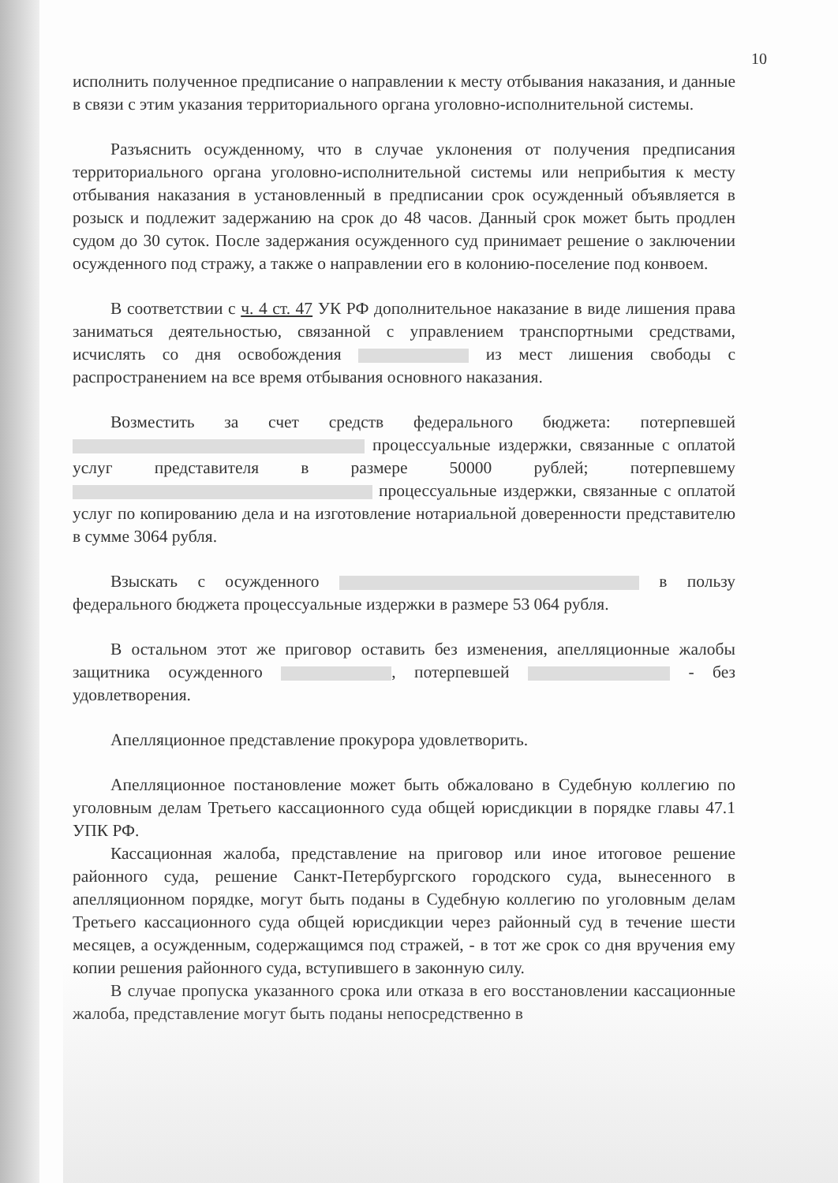10
исполнить полученное предписание о направлении к месту отбывания наказания, и данные в связи с этим указания территориального органа уголовно-исполнительной системы.
Разъяснить осужденному, что в случае уклонения от получения предписания территориального органа уголовно-исполнительной системы или неприбытия к месту отбывания наказания в установленный в предписании срок осужденный объявляется в розыск и подлежит задержанию на срок до 48 часов. Данный срок может быть продлен судом до 30 суток. После задержания осужденного суд принимает решение о заключении осужденного под стражу, а также о направлении его в колонию-поселение под конвоем.
В соответствии с ч. 4 ст. 47 УК РФ дополнительное наказание в виде лишения права заниматься деятельностью, связанной с управлением транспортными средствами, исчислять со дня освобождения из мест лишения свободы с распространением на все время отбывания основного наказания.
Возместить за счет средств федерального бюджета: потерпевшей процессуальные издержки, связанные с оплатой услуг представителя в размере 50000 рублей; потерпевшему процессуальные издержки, связанные с оплатой услуг по копированию дела и на изготовление нотариальной доверенности представителю в сумме 3064 рубля.
Взыскать с осужденного в пользу федерального бюджета процессуальные издержки в размере 53 064 рубля.
В остальном этот же приговор оставить без изменения, апелляционные жалобы защитника осужденного , потерпевшей - без удовлетворения.
Апелляционное представление прокурора удовлетворить.
Апелляционное постановление может быть обжаловано в Судебную коллегию по уголовным делам Третьего кассационного суда общей юрисдикции в порядке главы 47.1 УПК РФ.
Кассационная жалоба, представление на приговор или иное итоговое решение районного суда, решение Санкт-Петербургского городского суда, вынесенного в апелляционном порядке, могут быть поданы в Судебную коллегию по уголовным делам Третьего кассационного суда общей юрисдикции через районный суд в течение шести месяцев, а осужденным, содержащимся под стражей, - в тот же срок со дня вручения ему копии решения районного суда, вступившего в законную силу.
В случае пропуска указанного срока или отказа в его восстановлении кассационные жалоба, представление могут быть поданы непосредственно в